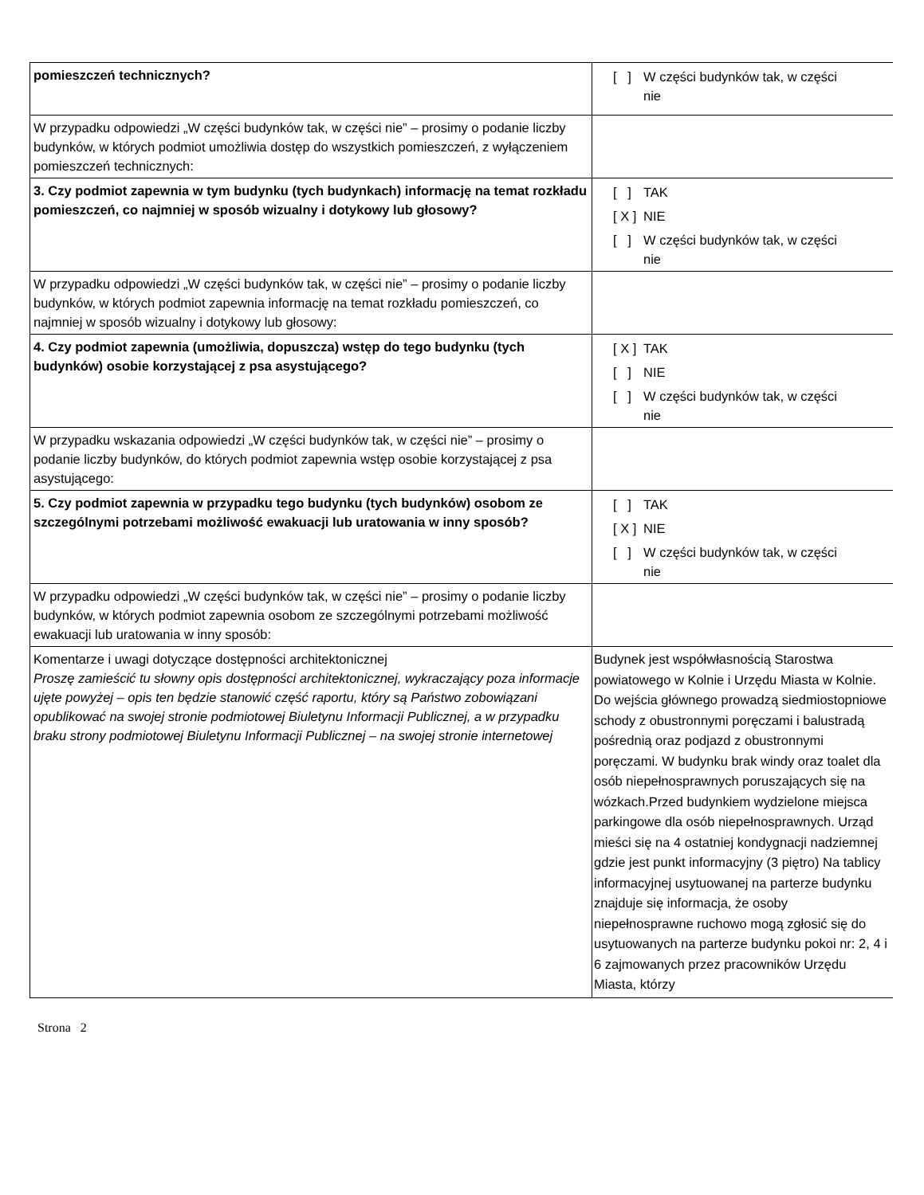| pomieszczeń technicznych? | [ ] W części budynków tak, w części nie |
| W przypadku odpowiedzi „W części budynków tak, w części nie” – prosimy o podanie liczby budynków, w których podmiot umożliwia dostęp do wszystkich pomieszczeń, z wyłączeniem pomieszczeń technicznych: | |
| 3. Czy podmiot zapewnia w tym budynku (tych budynkach) informację na temat rozkładu pomieszczeń, co najmniej w sposób wizualny i dotykowy lub głosowy? | [ ] TAK [ X ] NIE [ ] W części budynków tak, w części nie |
| W przypadku odpowiedzi „W części budynków tak, w części nie” – prosimy o podanie liczby budynków, w których podmiot zapewnia informację na temat rozkładu pomieszczeń, co najmniej w sposób wizualny i dotykowy lub głosowy: | |
| 4. Czy podmiot zapewnia (umożliwia, dopuszcza) wstęp do tego budynku (tych budynków) osobie korzystającej z psa asystującego? | [ X ] TAK [ ] NIE [ ] W części budynków tak, w części nie |
| W przypadku wskazania odpowiedzi „W części budynków tak, w części nie” – prosimy o podanie liczby budynków, do których podmiot zapewnia wstęp osobie korzystającej z psa asystującego: | |
| 5. Czy podmiot zapewnia w przypadku tego budynku (tych budynków) osobom ze szczególnymi potrzebami możliwość ewakuacji lub uratowania w inny sposób? | [ ] TAK [ X ] NIE [ ] W części budynków tak, w części nie |
| W przypadku odpowiedzi „W części budynków tak, w części nie” – prosimy o podanie liczby budynków, w których podmiot zapewnia osobom ze szczególnymi potrzebami możliwość ewakuacji lub uratowania w inny sposób: | |
| Komentarze i uwagi dotyczące dostępności architektonicznej Proszę zamieścić tu słowny opis dostępności architektonicznej, wykraczający poza informacje ujęte powyżej – opis ten będzie stanowić część raportu, który są Państwo zobowiązani opublikować na swojej stronie podmiotowej Biuletynu Informacji Publicznej, a w przypadku braku strony podmiotowej Biuletynu Informacji Publicznej – na swojej stronie internetowej | Budynek jest współwłasnością Starostwa powiatowego w Kolnie i Urzędu Miasta w Kolnie. Do wejścia głównego prowadzą siedmiostopniowe schody z obustronnymi poręczami i balustradą pośrednią oraz podjazd z obustronnymi poręczami. W budynku brak windy oraz toalet dla osób niepełnosprawnych poruszających się na wózkach.Przed budynkiem wydzielone miejsca parkingowe dla osób niepełnosprawnych. Urząd mieści się na 4 ostatniej kondygnacji nadziemnej gdzie jest punkt informacyjny (3 piętro) Na tablicy informacyjnej usytuowanej na parterze budynku znajduje się informacja, że osoby niepełnosprawne ruchowo mogą zgłosić się do usytuowanych na parterze budynku pokoi nr: 2, 4 i 6 zajmowanych przez pracowników Urzędu Miasta, którzy |
Strona 2